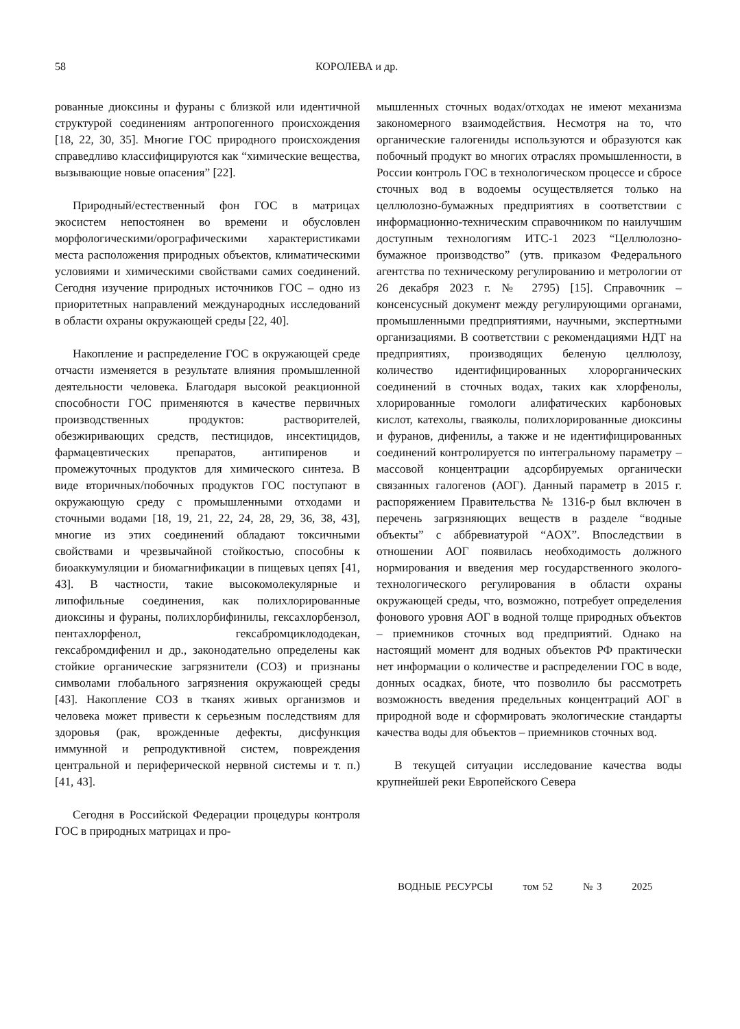58 КОРОЛЕВА и др.
рованные диоксины и фураны с близкой или идентичной структурой соединениям антропогенного происхождения [18, 22, 30, 35]. Многие ГОС природного происхождения справедливо классифицируются как “химические вещества, вызывающие новые опасения” [22].
Природный/естественный фон ГОС в матрицах экосистем непостоянен во времени и обусловлен морфологическими/орографическими характеристиками места расположения природных объектов, климатическими условиями и химическими свойствами самих соединений. Сегодня изучение природных источников ГОС – одно из приоритетных направлений международных исследований в области охраны окружающей среды [22, 40].
Накопление и распределение ГОС в окружающей среде отчасти изменяется в результате влияния промышленной деятельности человека. Благодаря высокой реакционной способности ГОС применяются в качестве первичных производственных продуктов: растворителей, обезжиривающих средств, пестицидов, инсектицидов, фармацевтических препаратов, антипиренов и промежуточных продуктов для химического синтеза. В виде вторичных/побочных продуктов ГОС поступают в окружающую среду с промышленными отходами и сточными водами [18, 19, 21, 22, 24, 28, 29, 36, 38, 43], многие из этих соединений обладают токсичными свойствами и чрезвычайной стойкостью, способны к биоаккумуляции и биомагнификации в пищевых цепях [41, 43]. В частности, такие высокомолекулярные и липофильные соединения, как полихлорированные диоксины и фураны, полихлорбифинилы, гексахлорбензол, пентахлорфенол, гексабромциклододекан, гексабромдифенил и др., законодательно определены как стойкие органические загрязнители (СОЗ) и признаны символами глобального загрязнения окружающей среды [43]. Накопление СОЗ в тканях живых организмов и человека может привести к серьезным последствиям для здоровья (рак, врожденные дефекты, дисфункция иммунной и репродуктивной систем, повреждения центральной и периферической нервной системы и т. п.) [41, 43].
Сегодня в Российской Федерации процедуры контроля ГОС в природных матрицах и про-
мышленных сточных водах/отходах не имеют механизма закономерного взаимодействия. Несмотря на то, что органические галогениды используются и образуются как побочный продукт во многих отраслях промышленности, в России контроль ГОС в технологическом процессе и сбросе сточных вод в водоемы осуществляется только на целлюлозно-бумажных предприятиях в соответствии с информационно-техническим справочником по наилучшим доступным технологиям ИТС-1 2023 “Целлюлозно-бумажное производство” (утв. приказом Федерального агентства по техническому регулированию и метрологии от 26 декабря 2023 г. № 2795) [15]. Справочник – консенсусный документ между регулирующими органами, промышленными предприятиями, научными, экспертными организациями. В соответствии с рекомендациями НДТ на предприятиях, производящих беленую целлюлозу, количество идентифицированных хлорорганических соединений в сточных водах, таких как хлорфенолы, хлорированные гомологи алифатических карбоновых кислот, катехолы, гваяколы, полихлорированные диоксины и фуранов, дифенилы, а также и не идентифицированных соединений контролируется по интегральному параметру – массовой концентрации адсорбируемых органически связанных галогенов (АОГ). Данный параметр в 2015 г. распоряжением Правительства № 1316-р был включен в перечень загрязняющих веществ в разделе “водные объекты” с аббревиатурой “AOX”. Впоследствии в отношении АОГ появилась необходимость должного нормирования и введения мер государственного эколого-технологического регулирования в области охраны окружающей среды, что, возможно, потребует определения фонового уровня АОГ в водной толще природных объектов – приемников сточных вод предприятий. Однако на настоящий момент для водных объектов РФ практически нет информации о количестве и распределении ГОС в воде, донных осадках, биоте, что позволило бы рассмотреть возможность введения предельных концентраций АОГ в природной воде и сформировать экологические стандарты качества воды для объектов – приемников сточных вод.
В текущей ситуации исследование качества воды крупнейшей реки Европейского Севера
ВОДНЫЕ РЕСУРСЫ том 52 № 3 2025